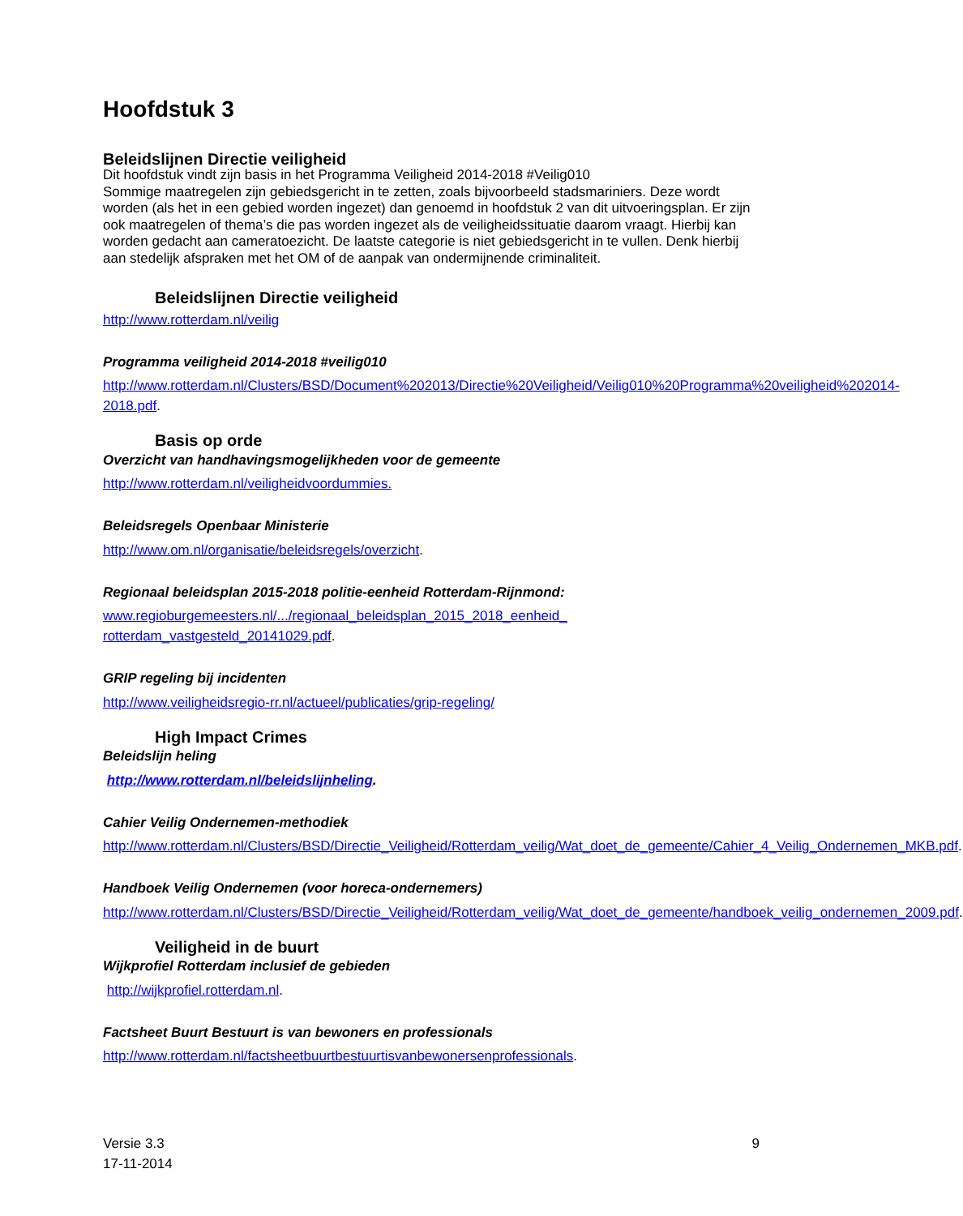Hoofdstuk 3
Beleidslijnen Directie veiligheid
Dit hoofdstuk vindt zijn basis in het Programma Veiligheid 2014-2018 #Veilig010
Sommige maatregelen zijn gebiedsgericht in te zetten, zoals bijvoorbeeld stadsmariniers. Deze wordt worden (als het in een gebied worden ingezet) dan genoemd in hoofdstuk 2 van dit uitvoeringsplan. Er zijn ook maatregelen of thema’s die pas worden ingezet als de veiligheidssituatie daarom vraagt. Hierbij kan worden gedacht aan cameratoezicht. De laatste categorie is niet gebiedsgericht in te vullen. Denk hierbij aan stedelijk afspraken met het OM of de aanpak van ondermijnende criminaliteit.
Beleidslijnen Directie veiligheid
http://www.rotterdam.nl/veilig
Programma veiligheid 2014-2018 #veilig010
http://www.rotterdam.nl/Clusters/BSD/Document%202013/Directie%20Veiligheid/Veilig010%20Programma%20veiligheid%202014-2018.pdf.
Basis op orde
Overzicht van handhavingsmogelijkheden voor de gemeente
http://www.rotterdam.nl/veiligheidvoordummies.
Beleidsregels Openbaar Ministerie
http://www.om.nl/organisatie/beleidsregels/overzicht.
Regionaal beleidsplan 2015-2018 politie-eenheid Rotterdam-Rijnmond:
www.regioburgemeesters.nl/.../regionaal_beleidsplan_2015_2018_eenheid_
rotterdam_vastgesteld_20141029.pdf.
GRIP regeling bij incidenten
http://www.veiligheidsregio-rr.nl/actueel/publicaties/grip-regeling/
High Impact Crimes
Beleidslijn heling
http://www.rotterdam.nl/beleidslijnheling.
Cahier Veilig Ondernemen-methodiek
http://www.rotterdam.nl/Clusters/BSD/Directie_Veiligheid/Rotterdam_veilig/Wat_doet_de_gemeente/Cahier_4_Veilig_Ondernemen_MKB.pdf.
Handboek Veilig Ondernemen (voor horeca-ondernemers)
http://www.rotterdam.nl/Clusters/BSD/Directie_Veiligheid/Rotterdam_veilig/Wat_doet_de_gemeente/handboek_veilig_ondernemen_2009.pdf.
Veiligheid in de buurt
Wijkprofiel Rotterdam inclusief de gebieden
http://wijkprofiel.rotterdam.nl.
Factsheet Buurt Bestuurt is van bewoners en professionals
http://www.rotterdam.nl/factsheetbuurtbestuurtisvanbewonersenprofessionals.
Versie 3.3
17-11-2014
9